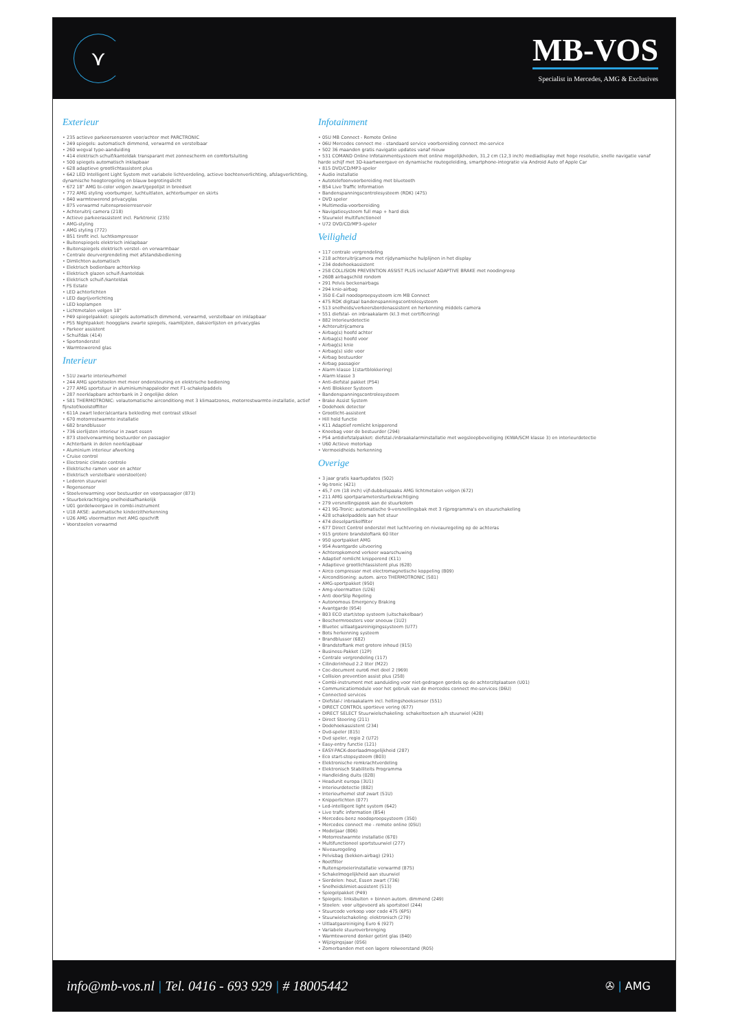⋎
MB-VOS
Specialist in Mercedes, AMG & Exclusives
Exterieur
• 235 actieve parkeersensoren voor/achter met PARCTRONIC
• 249 spiegels: automatisch dimmend, verwarmd en verstelbaar
• 260 wegval type-aanduiding
• 414 elektrisch schuif/kanteldak transparant met zonnescherm en comfortsluiting
• 500 spiegels automatisch inklapbaar
• 628 adaptieve grootlichtassistent plus
• 642 LED Intelligent Light System met variabele lichtverdeling, actieve bochtenverlichting, afslagverlichting, dynamische hoogteregeling en blauw begrotingslicht
• 672 18" AMG bi-color velgen zwart/gepolijst in breedset
• 772 AMG styling voorbumper, luchtuitlaten, achterbumper en skirts
• 840 warmtewerend privacyglas
• 875 verwarmd ruitensproeierreservoir
• Achteruitrij camera (218)
• Actieve parkeerassistent incl. Parktronic (235)
• AMG-styling
• AMG styling (772)
• B51 tirefit incl. luchtkompressor
• Buitenspiegels elektrisch inklapbaar
• Buitenspiegels elektrisch verstel- en verwarmbaar
• Centrale deurvergrendeling met afstandsbediening
• Dimlichten automatisch
• Elektrisch bedienbare achterklep
• Elektrisch glazen schuif-/kanteldak
• Elektrisch schuif-/kanteldak
• FS Estate
• LED achterlichten
• LED dagrijverlichting
• LED koplampen
• Lichtmetalen velgen 18"
• P49 spiegelpakket: spiegels automatisch dimmend, verwarmd, verstelbaar en inklapbaar
• P55 Nightpakket: hoogglans zwarte spiegels, raamlijsten, daksierlijsten en privacyglas
• Parkeer assistent
• Schuifdak (414)
• Sportonderstel
• Warmtewerend glas
Interieur
• 51U zwarte interieurhemel
• 244 AMG sportstoelen met meer ondersteuning en elektrische bediening
• 277 AMG sportstuur in aluminium/nappaleder met F1-schakelpaddels
• 287 neerklapbare achterbank in 2 ongelijke delen
• 581 THERMOTRONIC: volautomatische airconditiong met 3 klimaatzones, motorrestwarmte-installatie, actief fijnstof/koolstoffilter
• 611A zwart leder/alcantara bekleding met contrast stiksel
• 670 motorrestwarmte installatie
• 682 brandblusser
• 736 sierlijsten interieur in zwart essen
• 873 stoelverwarming bestuurder en passagier
• Achterbank in delen neerklapbaar
• Aluminium interieur afwerking
• Cruise control
• Electronic climate controle
• Elektrische ramen voor en achter
• Elektrisch verstelbare voorstoel(en)
• Lederen stuurwiel
• Regensensor
• Stoelverwarming voor bestuurder en voorpassagier (873)
• Stuurbekrachtiging snelheidsafhankelijk
• U01 gordelweergave in combi-instrument
• U18 AKSE: automatische kinderzitherkenning
• U26 AMG vloermatten met AMG opschrift
• Voorstoelen verwarmd
Infotainment
• 05U MB Connect - Remote Online
• 06U Mercedes connect me - standaard service voorbereiding connect me-service
• 502 36 maanden gratis navigatie updates vanaf nieuw
• 531 COMAND Online Infotainmentsysteem met online mogelijkheden, 31,2 cm (12,3 inch) mediadisplay met hoge resolutie, snelle navigatie vanaf harde schijf met 3D-kaartweergave en dynamische routegeleiding, smartphone-integratie via Android Auto of Apple Car
• 815 DVD/CD/MP3-speler
• Audio installatie
• Autotelefoonvoorbereiding met bluetooth
• B54 Live Traffic Information
• Bandenspanningscontrolesysteem (RDK) (475)
• DVD speler
• Multimedia-voorbereiding
• Navigatiesysteem full map + hard disk
• Stuurwiel multifunctioneel
• U72 DVD/CD/MP3-speler
Veiligheid
• 117 centrale vergrendeling
• 218 achteruitrijcamera met rijdynamische hulplijnen in het display
• 234 dodehoekassistent
• 258 COLLISION PREVENTION ASSIST PLUS inclusief ADAPTIVE BRAKE met noodingreep
• 260B airbagschild rondom
• 291 Pelvis beckenairbags
• 294 knie-airbag
• 350 E-Call noodoproepsysteem icm MB Connect
• 475 RDK digitaal bandenspanningscontrolesysteem
• 513 snelheids/verkeersbordenassistent en herkenning middels camera
• 551 diefstal- en inbraakalarm (kl.3 met certificering)
• 882 Interieurdetectie
• Achteruitrijcamera
• Airbag(s) hoofd achter
• Airbag(s) hoofd voor
• Airbag(s) knie
• Airbag(s) side voor
• Airbag bestuurder
• Airbag passagier
• Alarm klasse 1(startblokkering)
• Alarm klasse 3
• Anti-diefstal pakket (P54)
• Anti Blokkeer Systeem
• Bandenspanningscontrolesysteem
• Brake Assist System
• Dodehoek detector
• Grootlicht-assistent
• Hill hold functie
• K11 Adaptief remlicht knipperend
• Kneebag voor de bestuurder (294)
• P54 antidiefstalpakket: diefstal-/inbraakalarminstallatie met wegsleepbeveiliging (KIWA/SCM klasse 3) en interieurdetectie
• U60 Actieve motorkap
• Vermoeidheids herkenning
Overige
• 3 jaar gratis kaartupdates (502)
• 9g-tronic (421)
• 45,7 cm (18 inch) vijf-dubbelspaaks AMG lichtmetalen velgen (672)
• 211 AMG sportparametersturbekrachtiging
• 279 versnellingspook aan de stuurkolom
• 421 9G-Tronic: automatische 9-versnellingsbak met 3 rijprogramma's en stuurschakeling
• 428 schakelpaddels aan het stuur
• 474 dieselpartikelfilter
• 677 Direct Control onderstel met luchtvering en niveauregeling op de achteras
• 915 grotere brandstoftank 60 liter
• 950 sportpakket AMG
• 954 Avantgarde uitvoering
• Achteropkomend verkeer waarschuwing
• Adaptief remlicht knipperend (K11)
• Adaptieve grootlichtassistent plus (628)
• Airco compressor met electromagnetische koppeling (B09)
• Airconditioning: autom. airco THERMOTRONIC (581)
• AMG-sportpakket (950)
• Amg-vloermatten (U26)
• Anti doorSlip Regeling
• Autonomous Emergency Braking
• Avantgarde (954)
• B03 ECO start/stop systeem (uitschakelbaar)
• Beschermroosters voor sneeuw (1U2)
• Bluetec uitlaatgasreinigingssysteem (U77)
• Bots herkenning systeem
• Brandblusser (682)
• Brandstoftank met grotere inhoud (915)
• Business-Pakket (12P)
• Centrale vergrendeling (117)
• Cilinderinhoud 2.2 liter (M22)
• Coc-document euro6 met deel 2 (969)
• Collision prevention assist plus (258)
• Combi-instrument met aanduiding voor niet-gedragen gordels op de achterzitplaatsen (U01)
• Communicatiemodule voor het gebruik van de mercedes connect me-services (06U)
• Connected services
• Diefstal-/ inbraakalarm incl. hellingshoeksensor (551)
• DIRECT CONTROL sportieve vering (677)
• DIRECT SELECT Stuurwielschakeling: schakeltoetsen a/h stuurwiel (428)
• Direct Steering (211)
• Dodehoekassistent (234)
• Dvd-speler (815)
• Dvd speler, regio 2 (U72)
• Easy-entry functie (121)
• EASY-PACK-doorlaadmogelijkheid (287)
• Eco start-stopsysteem (B03)
• Elektronische remkrachtverdeling
• Elektronisch Stabiliteits Programma
• Handleiding duits (02B)
• Headunit europa (3U1)
• Interieurdetectie (882)
• Interieurhemel stof zwart (51U)
• Knipperlichten (077)
• Led-intelligent light system (642)
• Live trafic information (B54)
• Mercedes-benz noodoproepsysteem (350)
• Mercedes connect me - remote online (05U)
• Modeljaar (806)
• Motorrestwarmte installatie (670)
• Multifunctioneel sportstuurwiel (277)
• Niveauregeling
• Pelvisbag (bekken-airbag) (291)
• Roetfilter
• Ruitensproeierinstallatie verwarmd (875)
• Schakelmogelijkheid aan stuurwiel
• Sierdelen: hout, Essen zwart (736)
• Snelheidslimiet-assistent (513)
• Spiegelpakket (P49)
• Spiegels: linksbuiten + binnen autom. dimmend (249)
• Stoelen: voor uitgevoerd als sportstoel (244)
• Stuurcode verkoop voor code 475 (6P5)
• Stuurwielschakeling: elektronisch (279)
• Uitlaatgasreiniging Euro 6 (927)
• Variabele stuuroverbrenging
• Warmtewerend donker getint glas (840)
• Wijzigingsjaar (056)
• Zomerbanden met een lagere rolweerstand (R05)
info@mb-vos.nl | Tel. 0416 - 693 929 | # 18005442
✇ | AMG